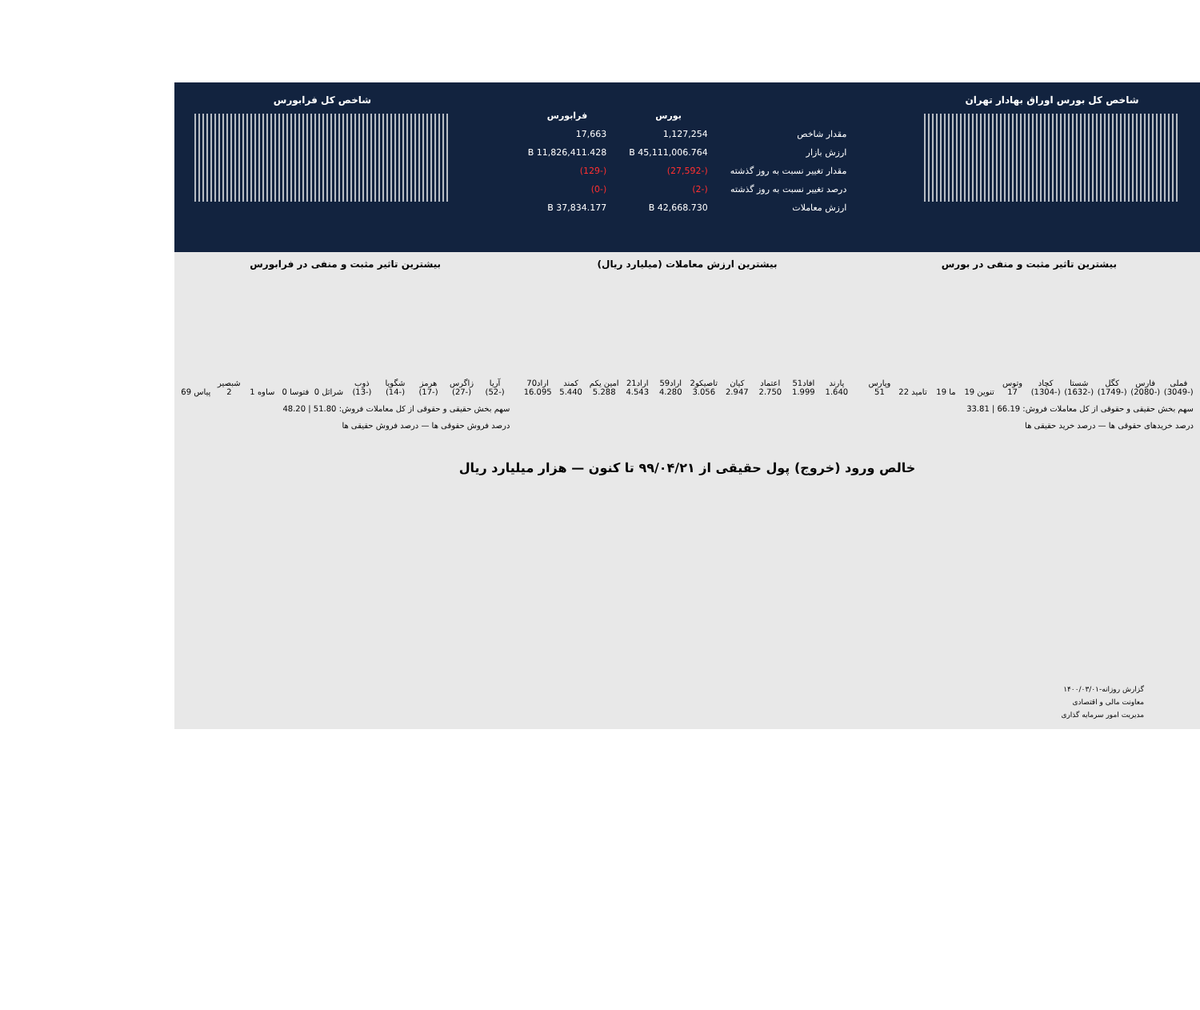شاخص کل بورس اوراق بهادار تهران
| | بورس | فرابورس |
| --- | --- | --- |
| مقدار شاخص | 1,127,254 | 17,663 |
| ارزش بازار | 45,111,006.764 B | 11,826,411.428 B |
| مقدار تغییر نسبت به روز گذشته | (-27,592) | (-129) |
| درصد تغییر نسبت به روز گذشته | (-2) | (-0) |
| ارزش معاملات | 42,668.730 B | 37,834.177 B |
شاخص کل فرابورس
بیشترین تاثیر مثبت و منفی در بورس
فملی (-3049)
فارس (-2080)
کگل (-1749)
شستا (-1632)
کچاد (-1304)
وتوس 17
تنوین 19
ما 19
تامید 22
وپارس 51
سهم بخش حقیقی و حقوقی از کل معاملات فروش: 66.19 | 33.81
درصد خریدهای حقوقی ها — درصد خرید حقیقی ها
بیشترین ارزش معاملات (میلیارد ریال)
پارند 1.640
افاد51 1.999
اعتماد 2.750
کیان 2.947
تاصیکو2 3.056
اراد59 4.280
اراد21 4.543
امین یکم 5.288
کمند 5.440
اراد70 16.095
بیشترین تاثیر مثبت و منفی در فرابورس
آریا (-52)
زاگرس (-27)
هرمز (-17)
شگویا (-14)
ذوب (-13)
شراثل 0
فتوسا 0
ساوه 1
شبصیر 2
پیاس 69
سهم بخش حقیقی و حقوقی از کل معاملات فروش: 51.80 | 48.20
درصد فروش حقوقی ها — درصد فروش حقیقی ها
خالص ورود (خروج) پول حقیقی از ۹۹/۰۴/۲۱ تا کنون — هزار میلیارد ریال
گزارش روزانه-۱۴۰۰/۰۳/۰۱
معاونت مالی و اقتصادی
مدیریت امور سرمایه گذاری